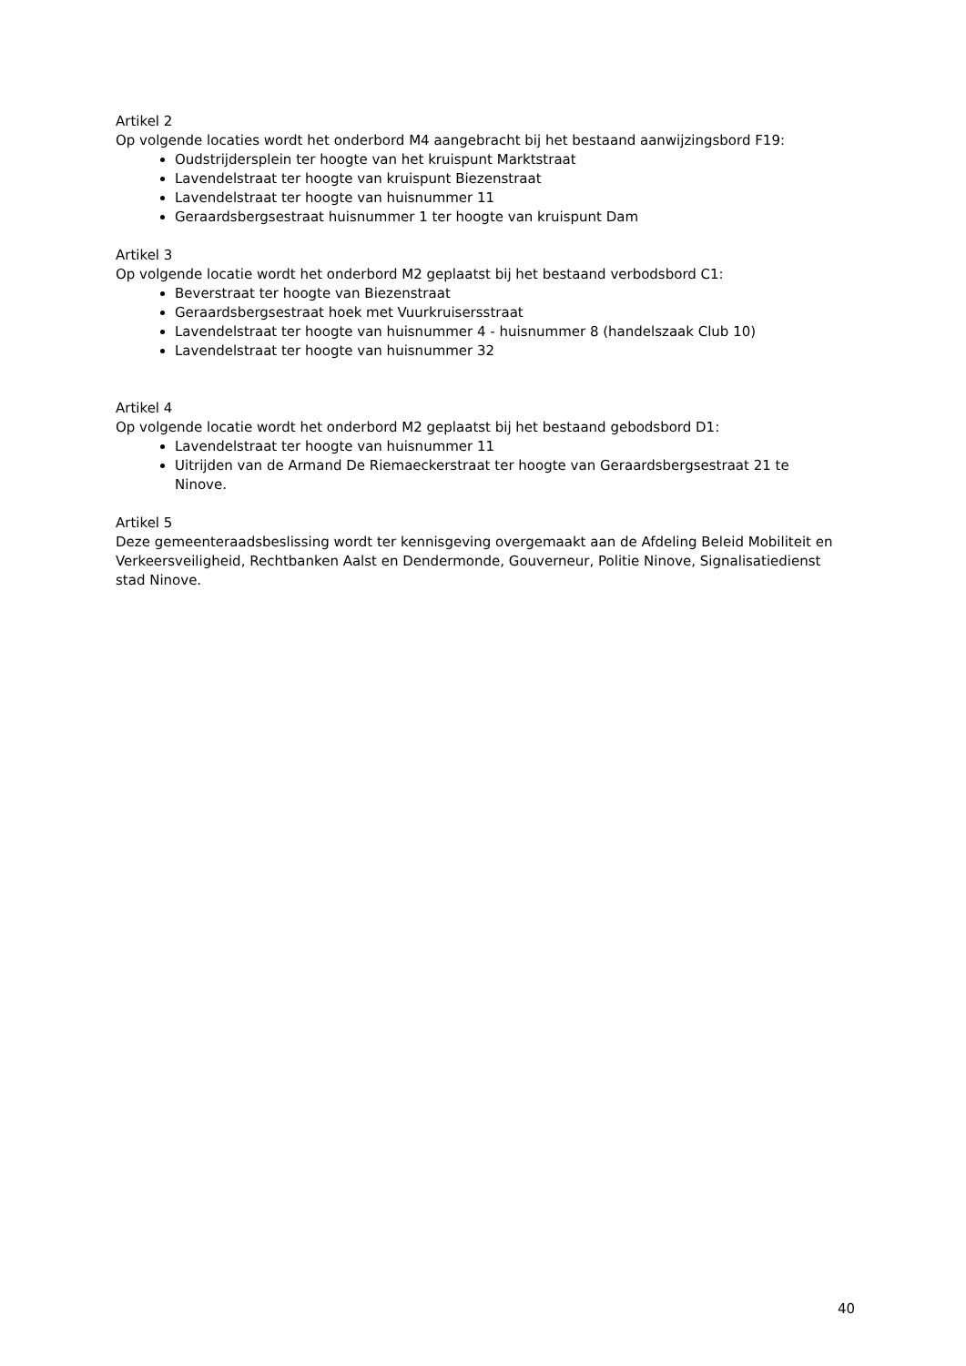Artikel 2
Op volgende locaties wordt het onderbord M4 aangebracht bij het bestaand aanwijzingsbord F19:
Oudstrijdersplein ter hoogte van het kruispunt Marktstraat
Lavendelstraat ter hoogte van kruispunt Biezenstraat
Lavendelstraat ter hoogte van huisnummer 11
Geraardsbergsestraat huisnummer 1 ter hoogte van kruispunt Dam
Artikel 3
Op volgende locatie wordt het onderbord M2 geplaatst bij het bestaand verbodsbord C1:
Beverstraat ter hoogte van Biezenstraat
Geraardsbergsestraat hoek met Vuurkruisersstraat
Lavendelstraat ter hoogte van huisnummer 4 - huisnummer 8 (handelszaak Club 10)
Lavendelstraat ter hoogte van huisnummer 32
Artikel 4
Op volgende locatie wordt het onderbord M2 geplaatst bij het bestaand gebodsbord D1:
Lavendelstraat ter hoogte van huisnummer 11
Uitrijden van de Armand De Riemaeckerstraat ter hoogte van Geraardsbergsestraat 21 te Ninove.
Artikel 5
Deze gemeenteraadsbeslissing wordt ter kennisgeving overgemaakt aan de Afdeling Beleid Mobiliteit en Verkeersveiligheid, Rechtbanken Aalst en Dendermonde, Gouverneur, Politie Ninove, Signalisatiedienst stad Ninove.
40